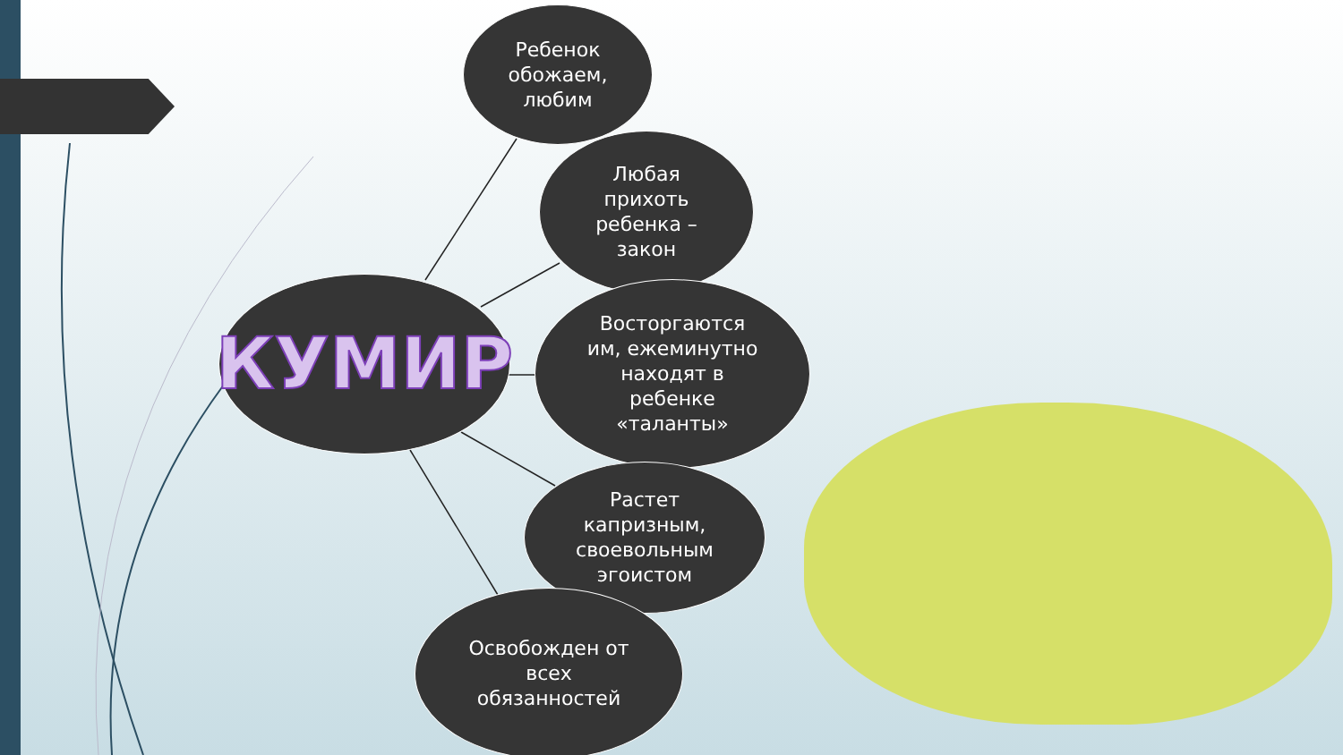Ребенок
обожаем,
любим
Любая
прихоть
ребенка –
закон
КУМИР
Восторгаются
им, ежеминутно
находят в
ребенке
«таланты»
Растет
капризным,
своевольным
эгоистом
Освобожден от
всех
обязанностей